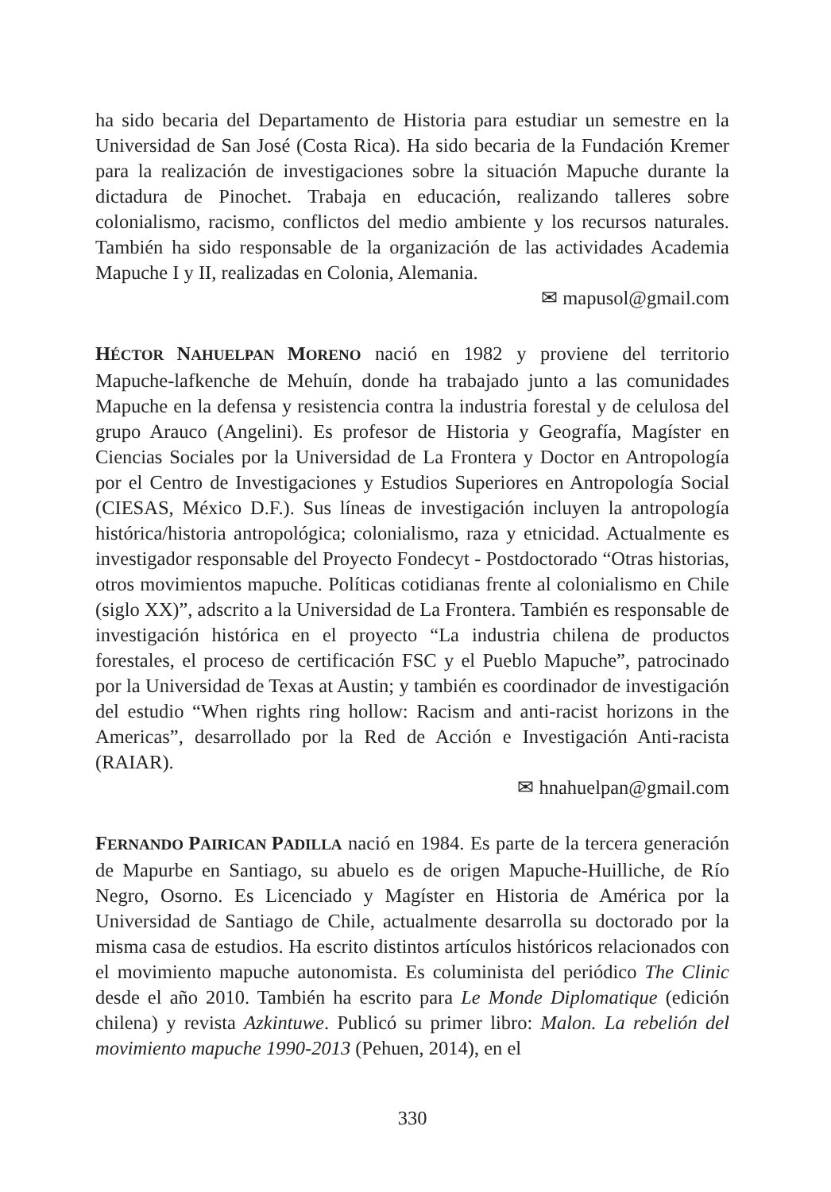ha sido becaria del Departamento de Historia para estudiar un semestre en la Universidad de San José (Costa Rica). Ha sido becaria de la Fundación Kremer para la realización de investigaciones sobre la situación Mapuche durante la dictadura de Pinochet. Trabaja en educación, realizando talleres sobre colonialismo, racismo, conflictos del medio ambiente y los recursos naturales. También ha sido responsable de la organización de las actividades Academia Mapuche I y II, realizadas en Colonia, Alemania.
✉ mapusol@gmail.com
HÉCTOR NAHUELPAN MORENO nació en 1982 y proviene del territorio Mapuche-lafkenche de Mehuín, donde ha trabajado junto a las comunidades Mapuche en la defensa y resistencia contra la industria forestal y de celulosa del grupo Arauco (Angelini). Es profesor de Historia y Geografía, Magíster en Ciencias Sociales por la Universidad de La Frontera y Doctor en Antropología por el Centro de Investigaciones y Estudios Superiores en Antropología Social (CIESAS, México D.F.). Sus líneas de investigación incluyen la antropología histórica/historia antropológica; colonialismo, raza y etnicidad. Actualmente es investigador responsable del Proyecto Fondecyt - Postdoctorado “Otras historias, otros movimientos mapuche. Políticas cotidianas frente al colonialismo en Chile (siglo XX)”, adscrito a la Universidad de La Frontera. También es responsable de investigación histórica en el proyecto “La industria chilena de productos forestales, el proceso de certificación FSC y el Pueblo Mapuche”, patrocinado por la Universidad de Texas at Austin; y también es coordinador de investigación del estudio “When rights ring hollow: Racism and anti-racist horizons in the Americas”, desarrollado por la Red de Acción e Investigación Anti-racista (RAIAR).
✉ hnahuelpan@gmail.com
FERNANDO PAIRICAN PADILLA nació en 1984. Es parte de la tercera generación de Mapurbe en Santiago, su abuelo es de origen Mapuche-Huilliche, de Río Negro, Osorno. Es Licenciado y Magíster en Historia de América por la Universidad de Santiago de Chile, actualmente desarrolla su doctorado por la misma casa de estudios. Ha escrito distintos artículos históricos relacionados con el movimiento mapuche autonomista. Es columinista del periódico The Clinic desde el año 2010. También ha escrito para Le Monde Diplomatique (edición chilena) y revista Azkintuwe. Publicó su primer libro: Malon. La rebelión del movimiento mapuche 1990-2013 (Pehuen, 2014), en el
330